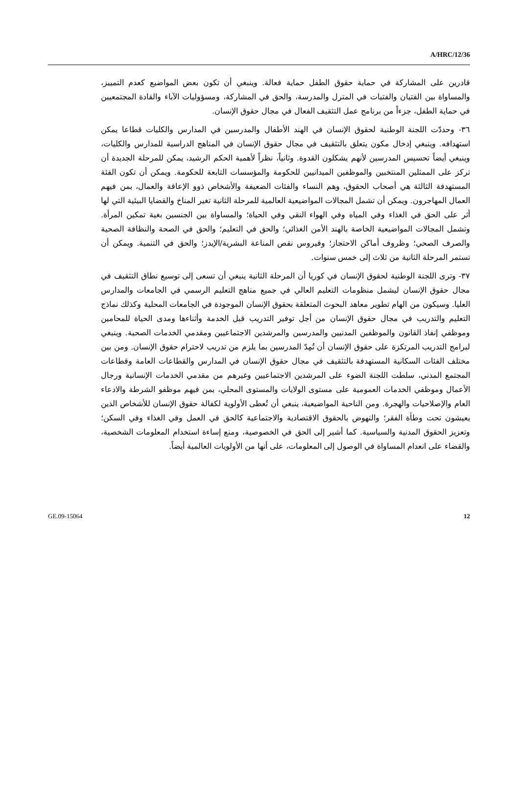A/HRC/12/36
قادرين على المشاركة في حماية حقوق الطفل حماية فعالة. وينبغي أن تكون بعض المواضيع كعدم التمييز، والمساواة بين الفتيان والفتيات في المترل والمدرسة، والحق في المشاركة، ومسؤوليات الآباء والقادة المجتمعيين في حماية الطفل، جزءاً من برنامج عمل التثقيف الفعال في مجال حقوق الإنسان.
٣٦- وحددّت اللجنة الوطنية لحقوق الإنسان في الهند الأطفال والمدرسين في المدارس والكليات قطاعا يمكن استهدافه. وينبغي إدخال مكون يتعلق بالتثقيف في مجال حقوق الإنسان في المناهج الدراسية للمدارس والكليات، وينبغي أيضاً تحسيس المدرسين لأنهم يشكلون القدوة. وثانياً، نظراً لأهمية الحكم الرشيد، يمكن للمرحلة الجديدة أن تركز على الممثلين المنتخبين والموظفين الميدانيين للحكومة والمؤسسات التابعة للحكومة. ويمكن أن تكون الفئة المستهدفة الثالثة هي أصحاب الحقوق، وهم النساء والفئات الضعيفة والأشخاص ذوو الإعاقة والعمال، بمن فيهم العمال المهاجرون. ويمكن أن تشمل المجالات المواضيعية العالمية للمرحلة الثانية تغير المناخ والقضايا البيئية التي لها أثر على الحق في الغذاء وفي المياه وفي الهواء النقي وفي الحياة؛ والمساواة بين الجنسين بغية تمكين المرأة. وتشمل المجالات المواضيعية الخاصة بالهند الأمن الغذائي؛ والحق في التعليم؛ والحق في الصحة والنظافة الصحية والصرف الصحي؛ وظروف أماكن الاحتجاز؛ وفيروس نقص المناعة البشرية/الإيدز؛ والحق في التنمية. ويمكن أن تستمر المرحلة الثانية من ثلاث إلى خمس سنوات.
٣٧- وترى اللجنة الوطنية لحقوق الإنسان في كوريا أن المرحلة الثانية ينبغي أن تسعى إلى توسيع نطاق التثقيف في مجال حقوق الإنسان ليشمل منظومات التعليم العالي في جميع مناهج التعليم الرسمي في الجامعات والمدارس العليا. وسيكون من الهام تطوير معاهد البحوث المتعلقة بحقوق الإنسان الموجودة في الجامعات المحلية وكذلك نماذج التعليم والتدريب في مجال حقوق الإنسان من أجل توفير التدريب قبل الخدمة وأثناءها ومدى الحياة للمحامين وموظفي إنفاذ القانون والموظفين المدنيين والمدرسين والمرشدين الاجتماعيين ومقدمي الخدمات الصحية. وينبغي لبرامج التدريب المرتكزة على حقوق الإنسان أن تُمِدّ المدرسين بما يلزم من تدريب لاحترام حقوق الإنسان. ومن بين مختلف الفئات السكانية المستهدفة بالتثقيف في مجال حقوق الإنسان في المدارس والقطاعات العامة وقطاعات المجتمع المدني، سلطت اللجنة الضوء على المرشدين الاجتماعيين وغيرهم من مقدمي الخدمات الإنسانية ورجال الأعمال وموظفي الخدمات العمومية على مستوى الولايات والمستوى المحلي، بمن فيهم موظفو الشرطة والادعاء العام والإصلاحيات والهجرة. ومن الناحية المواضيعية، ينبغي أن تُعطى الأولوية لكفالة حقوق الإنسان للأشخاص الذين يعيشون تحت وطأة الفقر؛ والنهوض بالحقوق الاقتصادية والاجتماعية كالحق في العمل وفي الغذاء وفي السكن؛ وتعزيز الحقوق المدنية والسياسية. كما أشير إلى الحق في الخصوصية، ومنع إساءة استخدام المعلومات الشخصية، والقضاء على انعدام المساواة في الوصول إلى المعلومات، على أنها من الأولويات العالمية أيضاً.
GE.09-15064 12